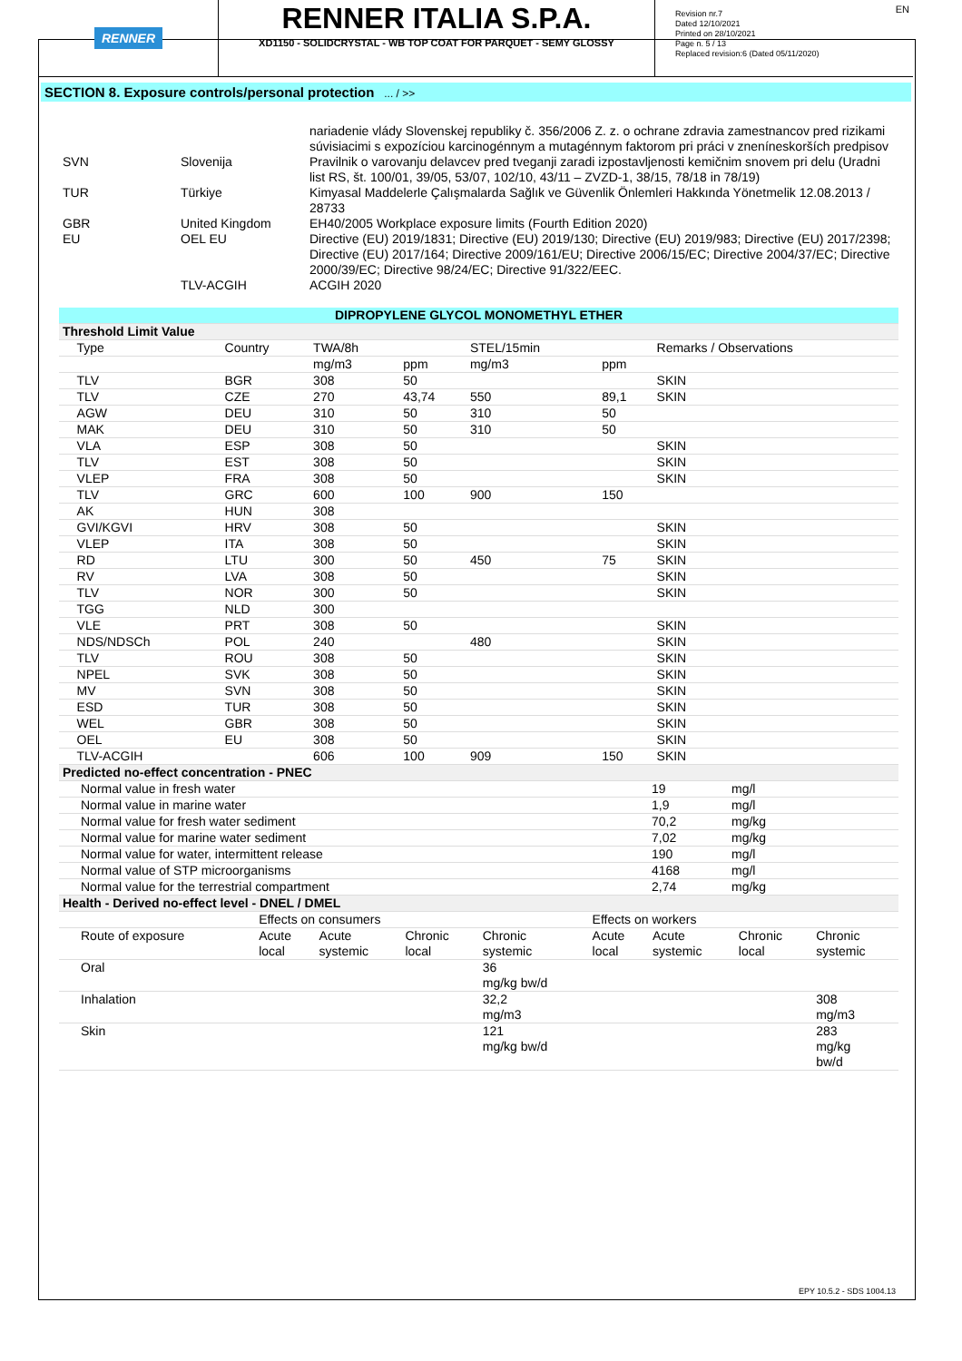RENNER
RENNER ITALIA S.P.A.
XD1150 - SOLIDCRYSTAL - WB TOP COAT FOR PARQUET - SEMY GLOSSY
Revision nr.7
Dated 12/10/2021
Printed on 28/10/2021
Page n. 5 / 13
Replaced revision:6 (Dated 05/11/2020)
EN
SECTION 8. Exposure controls/personal protection ... / >>
| | | nariadenie vlády Slovenskej republiky č. 356/2006 Z. z. o ochrane zdravia zamestnancov pred rizikami súvisiacimi s expozíciou karcinogénnym a mutagénnym faktorom pri práci v zneníneskorších predpisov |
| SVN | Slovenija | Pravilnik o varovanju delavcev pred tveganji zaradi izpostavljenosti kemičnim snovem pri delu (Uradni list RS, št. 100/01, 39/05, 53/07, 102/10, 43/11 – ZVZD-1, 38/15, 78/18 in 78/19) |
| TUR | Türkiye | Kimyasal Maddelerle Çalışmalarda Sağlık ve Güvenlik Önlemleri Hakkında Yönetmelik 12.08.2013 / 28733 |
| GBR | United Kingdom | EH40/2005 Workplace exposure limits (Fourth Edition 2020) |
| EU | OEL EU | Directive (EU) 2019/1831; Directive (EU) 2019/130; Directive (EU) 2019/983; Directive (EU) 2017/2398; Directive (EU) 2017/164; Directive 2009/161/EU; Directive 2006/15/EC; Directive 2004/37/EC; Directive 2000/39/EC; Directive 98/24/EC; Directive 91/322/EEC. |
| | TLV-ACGIH | ACGIH 2020 |
| DIPROPYLENE GLYCOL MONOMETHYL ETHER | | | | | | |
| Threshold Limit Value | | | | | | |
| Type | Country | TWA/8h | | STEL/15min | | Remarks / Observations |
| | | mg/m3 | ppm | mg/m3 | ppm | |
| TLV | BGR | 308 | 50 | | | SKIN |
| TLV | CZE | 270 | 43,74 | 550 | 89,1 | SKIN |
| AGW | DEU | 310 | 50 | 310 | 50 | |
| MAK | DEU | 310 | 50 | 310 | 50 | |
| VLA | ESP | 308 | 50 | | | SKIN |
| TLV | EST | 308 | 50 | | | SKIN |
| VLEP | FRA | 308 | 50 | | | SKIN |
| TLV | GRC | 600 | 100 | 900 | 150 | |
| AK | HUN | 308 | | | | |
| GVI/KGVI | HRV | 308 | 50 | | | SKIN |
| VLEP | ITA | 308 | 50 | | | SKIN |
| RD | LTU | 300 | 50 | 450 | 75 | SKIN |
| RV | LVA | 308 | 50 | | | SKIN |
| TLV | NOR | 300 | 50 | | | SKIN |
| TGG | NLD | 300 | | | | |
| VLE | PRT | 308 | 50 | | | SKIN |
| NDS/NDSCh | POL | 240 | | 480 | | SKIN |
| TLV | ROU | 308 | 50 | | | SKIN |
| NPEL | SVK | 308 | 50 | | | SKIN |
| MV | SVN | 308 | 50 | | | SKIN |
| ESD | TUR | 308 | 50 | | | SKIN |
| WEL | GBR | 308 | 50 | | | SKIN |
| OEL | EU | 308 | 50 | | | SKIN |
| TLV-ACGIH | | 606 | 100 | 909 | 150 | SKIN |
| Predicted no-effect concentration - PNEC | | |
| Normal value in fresh water | 19 | mg/l |
| Normal value in marine water | 1,9 | mg/l |
| Normal value for fresh water sediment | 70,2 | mg/kg |
| Normal value for marine water sediment | 7,02 | mg/kg |
| Normal value for water, intermittent release | 190 | mg/l |
| Normal value of STP microorganisms | 4168 | mg/l |
| Normal value for the terrestrial compartment | 2,74 | mg/kg |
| Health - Derived no-effect level - DNEL / DMEL | | | | | | | | |
| | Effects on consumers | | | | Effects on workers | | | |
| Route of exposure | Acute local | Acute systemic | Chronic local | Chronic systemic | Acute local | Acute systemic | Chronic local | Chronic systemic |
| Oral | | | | 36 mg/kg bw/d | | | | |
| Inhalation | | | | 32,2 mg/m3 | | | | 308 mg/m3 |
| Skin | | | | 121 mg/kg bw/d | | | | 283 mg/kg bw/d |
EPY 10.5.2 - SDS 1004.13